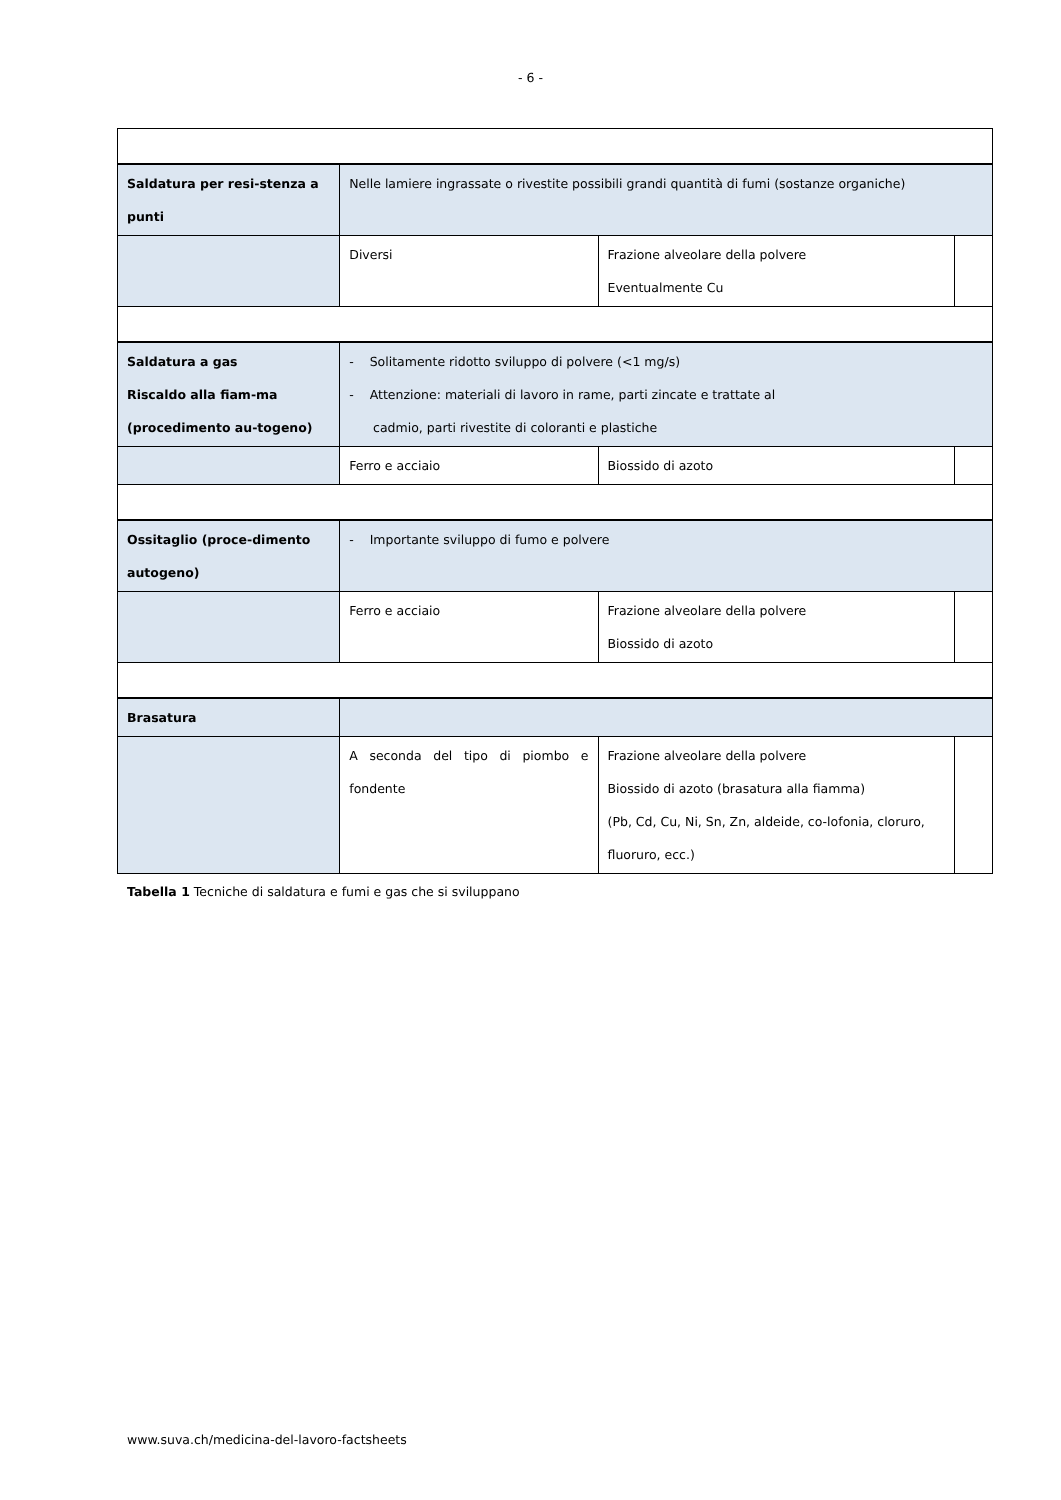- 6 -
| Saldatura per resi-stenza a punti | Nelle lamiere ingrassate o rivestite possibili grandi quantità di fumi (sostanze organiche) | | |
| | Diversi | Frazione alveolare della polvere Eventualmente Cu | |
| Saldatura a gas Riscaldo alla fiam-ma (procedimento au-togeno) | - Solitamente ridotto sviluppo di polvere (<1 mg/s) - Attenzione: materiali di lavoro in rame, parti zincate e trattate al cadmio, parti rivestite di coloranti e plastiche | | |
| | Ferro e acciaio | Biossido di azoto | |
| Ossitaglio (proce-dimento autogeno) | - Importante sviluppo di fumo e polvere | | |
| | Ferro e acciaio | Frazione alveolare della polvere Biossido di azoto | |
| Brasatura | | | |
| | A seconda del tipo di piombo e fondente | Frazione alveolare della polvere Biossido di azoto (brasatura alla fiamma) (Pb, Cd, Cu, Ni, Sn, Zn, aldeide, co-lofonia, cloruro, fluoruro, ecc.) | |
Tabella 1 Tecniche di saldatura e fumi e gas che si sviluppano
www.suva.ch/medicina-del-lavoro-factsheets